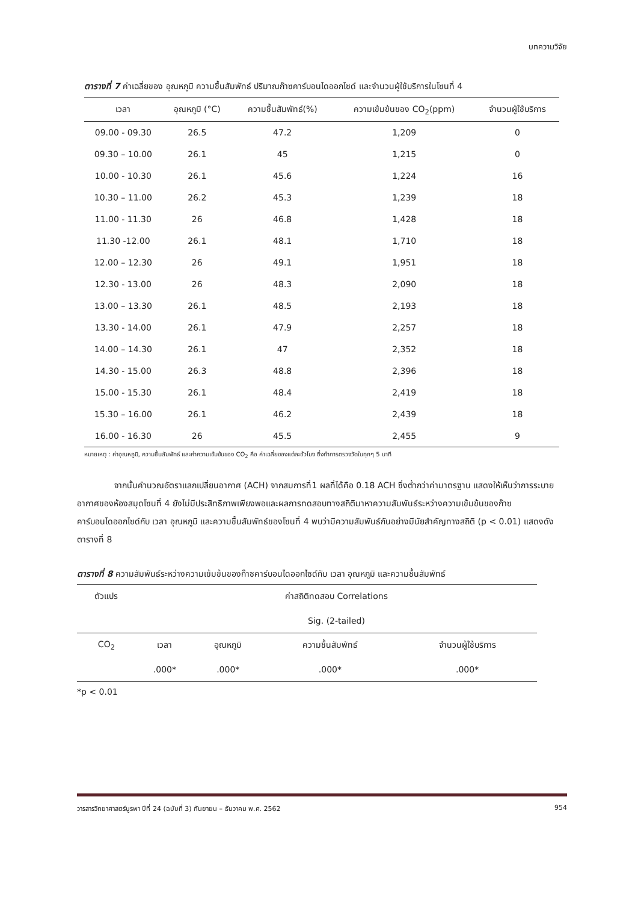บทความวิจัย
ตารางที่ 7 ค่าเฉลี่ยของ อุณหภูมิ ความชื้นสัมพัทธ์ ปริมาณก๊าซคาร์บอนไดออกไซด์ และจำนวนผู้ใช้บริการในโซนที่ 4
| เวลา | อุณหภูมิ (°C) | ความชื้นสัมพัทธ์(%) | ความเข้มข้นของ CO<sub>2</sub>(ppm) | จำนวนผู้ใช้บริการ |
| --- | --- | --- | --- | --- |
| 09.00 - 09.30 | 26.5 | 47.2 | 1,209 | 0 |
| 09.30 – 10.00 | 26.1 | 45 | 1,215 | 0 |
| 10.00 - 10.30 | 26.1 | 45.6 | 1,224 | 16 |
| 10.30 – 11.00 | 26.2 | 45.3 | 1,239 | 18 |
| 11.00 - 11.30 | 26 | 46.8 | 1,428 | 18 |
| 11.30 -12.00 | 26.1 | 48.1 | 1,710 | 18 |
| 12.00 – 12.30 | 26 | 49.1 | 1,951 | 18 |
| 12.30 - 13.00 | 26 | 48.3 | 2,090 | 18 |
| 13.00 – 13.30 | 26.1 | 48.5 | 2,193 | 18 |
| 13.30 - 14.00 | 26.1 | 47.9 | 2,257 | 18 |
| 14.00 – 14.30 | 26.1 | 47 | 2,352 | 18 |
| 14.30 - 15.00 | 26.3 | 48.8 | 2,396 | 18 |
| 15.00 - 15.30 | 26.1 | 48.4 | 2,419 | 18 |
| 15.30 – 16.00 | 26.1 | 46.2 | 2,439 | 18 |
| 16.00 - 16.30 | 26 | 45.5 | 2,455 | 9 |
หมายเหตุ : ค่าอุณหภูมิ, ความชื้นสัมพัทธ์ และค่าความเข้มข้นของ CO<sub>2</sub> คือ ค่าเฉลี่ยของแต่ละชั่วโมง ซึ่งทำการตรวจวัดในทุกๆ 5 นาที
จากนั้นคำนวณอัตราแลกเปลี่ยนอากาศ (ACH) จากสมการที่1 ผลที่ได้คือ 0.18 ACH ซึ่งต่ำกว่าค่ามาตรฐาน แสดงให้เห็นว่าการระบายอากาศของห้องสมุดโซนที่ 4 ยังไม่มีประสิทธิภาพเพียงพอและผลการทดสอบทางสถิติมาหาความสัมพันธ์ระหว่างความเข้มข้นของก๊าซคาร์บอนไดออกไซด์กับ เวลา อุณหภูมิ และความชื้นสัมพัทธ์ของโซนที่ 4 พบว่ามีความสัมพันธ์กันอย่างมีนัยสำคัญทางสถิติ (p < 0.01) แสดงดังตารางที่ 8
ตารางที่ 8 ความสัมพันธ์ระหว่างความเข้มข้นของก๊าซคาร์บอนไดออกไซด์กับ เวลา อุณหภูมิ และความชื้นสัมพัทธ์
| ตัวแปร | ค่าสถิติทดสอบ Correlations | | | |
| | Sig. (2-tailed) | | | |
| CO<sub>2</sub> | เวลา | อุณหภูมิ | ความชื้นสัมพัทธ์ | จำนวนผู้ใช้บริการ |
| | .000* | .000* | .000* | .000* |
*p < 0.01
วารสารวิทยาศาสตร์บูรพา ปีที่ 24 (ฉบับที่ 3) กันยายน – ธันวาคม พ.ศ. 2562 954